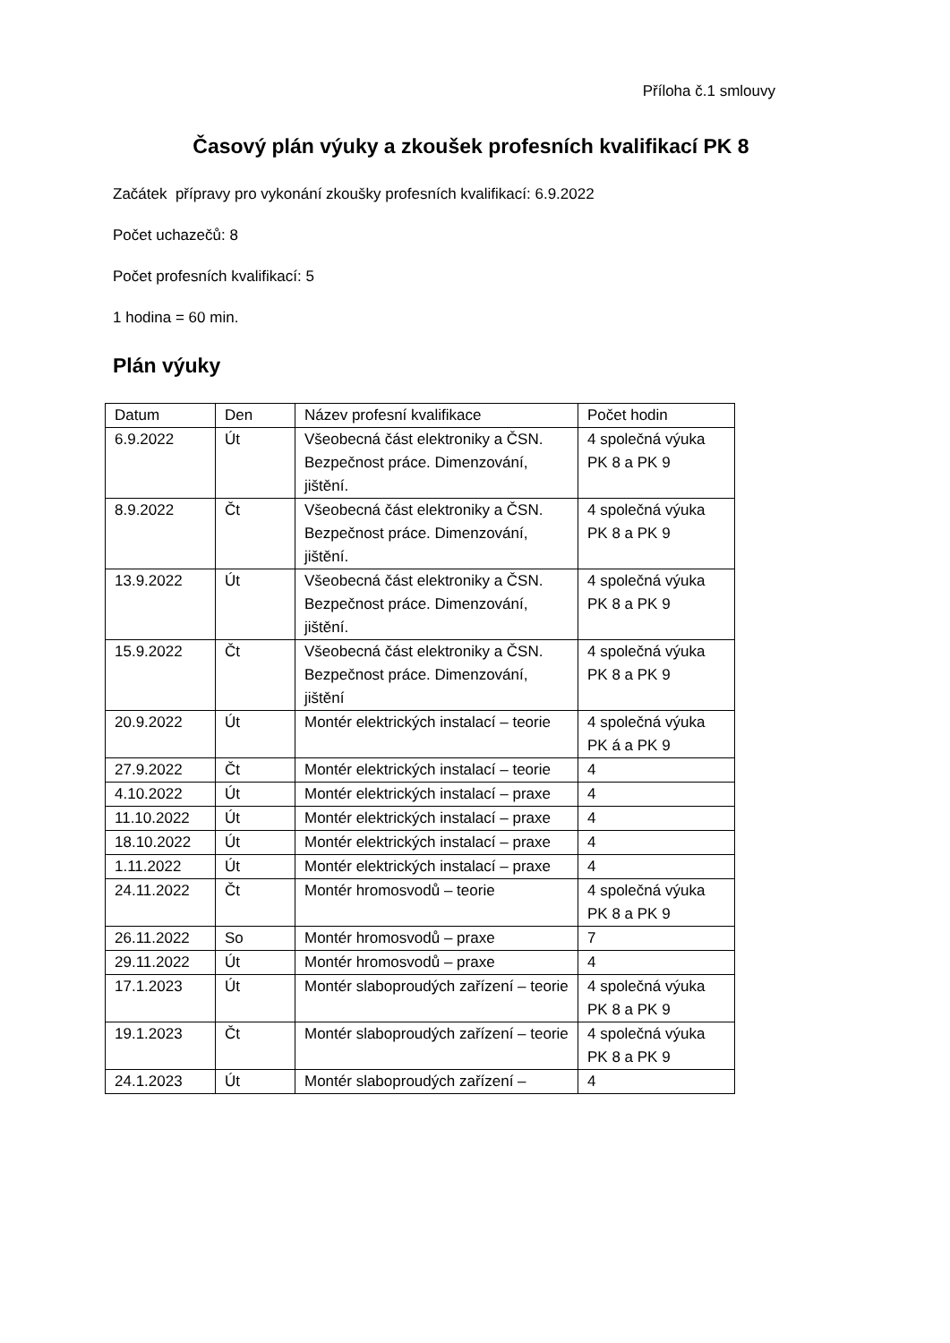Příloha č.1 smlouvy
Časový plán výuky a zkoušek profesních kvalifikací PK 8
Začátek přípravy pro vykonání zkoušky profesních kvalifikací: 6.9.2022
Počet uchazečů: 8
Počet profesních kvalifikací: 5
1 hodina = 60 min.
Plán výuky
| Datum | Den | Název profesní kvalifikace | Počet hodin |
| 6.9.2022 | Út | Všeobecná část elektroniky a ČSN. Bezpečnost práce. Dimenzování, jištění. | 4 společná výuka PK 8 a PK 9 |
| 8.9.2022 | Čt | Všeobecná část elektroniky a ČSN. Bezpečnost práce. Dimenzování, jištění. | 4 společná výuka PK 8 a PK 9 |
| 13.9.2022 | Út | Všeobecná část elektroniky a ČSN. Bezpečnost práce. Dimenzování, jištění. | 4 společná výuka PK 8 a PK 9 |
| 15.9.2022 | Čt | Všeobecná část elektroniky a ČSN. Bezpečnost práce. Dimenzování, jištění | 4 společná výuka PK 8 a PK 9 |
| 20.9.2022 | Út | Montér elektrických instalací – teorie | 4 společná výuka PK á a PK 9 |
| 27.9.2022 | Čt | Montér elektrických instalací – teorie | 4 |
| 4.10.2022 | Út | Montér elektrických instalací – praxe | 4 |
| 11.10.2022 | Út | Montér elektrických instalací – praxe | 4 |
| 18.10.2022 | Út | Montér elektrických instalací – praxe | 4 |
| 1.11.2022 | Út | Montér elektrických instalací – praxe | 4 |
| 24.11.2022 | Čt | Montér hromosvodů – teorie | 4 společná výuka PK 8 a PK 9 |
| 26.11.2022 | So | Montér hromosvodů – praxe | 7 |
| 29.11.2022 | Út | Montér hromosvodů – praxe | 4 |
| 17.1.2023 | Út | Montér slaboproudých zařízení – teorie | 4 společná výuka PK 8 a PK 9 |
| 19.1.2023 | Čt | Montér slaboproudých zařízení – teorie | 4 společná výuka PK 8 a PK 9 |
| 24.1.2023 | Út | Montér slaboproudých zařízení – | 4 |